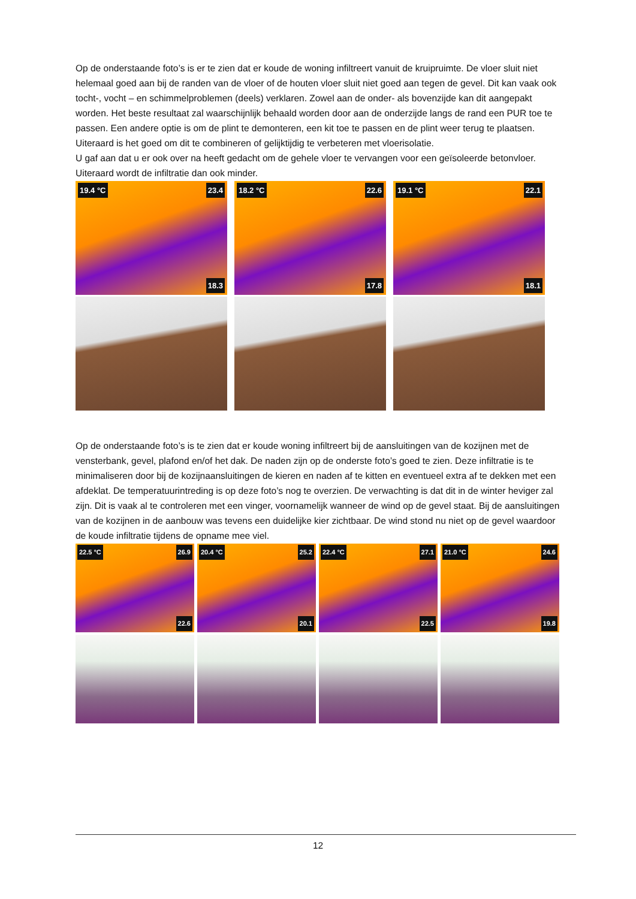Op de onderstaande foto’s is er te zien dat er koude de woning infiltreert vanuit de kruipruimte. De vloer sluit niet helemaal goed aan bij de randen van de vloer of de houten vloer sluit niet goed aan tegen de gevel. Dit kan vaak ook tocht-, vocht – en schimmelproblemen (deels) verklaren. Zowel aan de onder- als bovenzijde kan dit aangepakt worden. Het beste resultaat zal waarschijnlijk behaald worden door aan de onderzijde langs de rand een PUR toe te passen. Een andere optie is om de plint te demonteren, een kit toe te passen en de plint weer terug te plaatsen. Uiteraard is het goed om dit te combineren of gelijktijdig te verbeteren met vloerisolatie.
U gaf aan dat u er ook over na heeft gedacht om de gehele vloer te vervangen voor een geïsoleerde betonvloer. Uiteraard wordt de infiltratie dan ook minder.
19.4 °C 23.4
18.3
18.2 °C 22.6
17.8
19.1 °C 22.1
18.1
Op de onderstaande foto’s is te zien dat er koude woning infiltreert bij de aansluitingen van de kozijnen met de vensterbank, gevel, plafond en/of het dak. De naden zijn op de onderste foto’s goed te zien. Deze infiltratie is te minimaliseren door bij de kozijnaansluitingen de kieren en naden af te kitten en eventueel extra af te dekken met een afdeklat. De temperatuurintreding is op deze foto’s nog te overzien. De verwachting is dat dit in de winter heviger zal zijn. Dit is vaak al te controleren met een vinger, voornamelijk wanneer de wind op de gevel staat. Bij de aansluitingen van de kozijnen in de aanbouw was tevens een duidelijke kier zichtbaar. De wind stond nu niet op de gevel waardoor de koude infiltratie tijdens de opname mee viel.
22.5 °C 26.9
22.6
20.4 °C 25.2
20.1
22.4 °C 27.1
22.5
21.0 °C 24.6
19.8
12